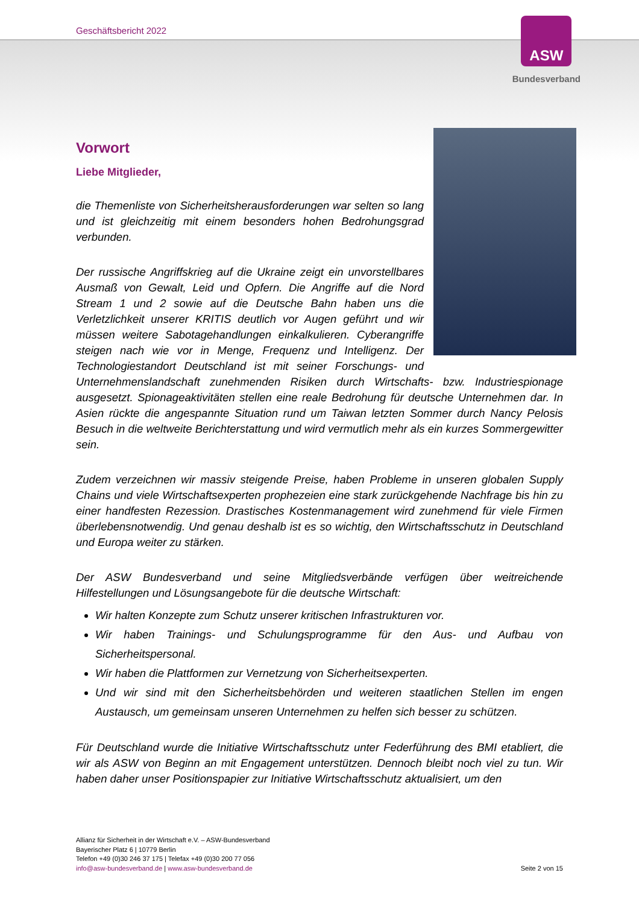Geschäftsbericht 2022
ASW
Bundesverband
Vorwort
Liebe Mitglieder,
die Themenliste von Sicherheitsherausforderungen war selten so lang und ist gleichzeitig mit einem besonders hohen Bedrohungsgrad verbunden.
Der russische Angriffskrieg auf die Ukraine zeigt ein unvorstellbares Ausmaß von Gewalt, Leid und Opfern. Die Angriffe auf die Nord Stream 1 und 2 sowie auf die Deutsche Bahn haben uns die Verletzlichkeit unserer KRITIS deutlich vor Augen geführt und wir müssen weitere Sabotagehandlungen einkalkulieren. Cyberangriffe steigen nach wie vor in Menge, Frequenz und Intelligenz. Der Technologiestandort Deutschland ist mit seiner Forschungs- und Unternehmenslandschaft zunehmenden Risiken durch Wirtschafts- bzw. Industriespionage ausgesetzt. Spionageaktivitäten stellen eine reale Bedrohung für deutsche Unternehmen dar. In Asien rückte die angespannte Situation rund um Taiwan letzten Sommer durch Nancy Pelosis Besuch in die weltweite Berichterstattung und wird vermutlich mehr als ein kurzes Sommergewitter sein.
Zudem verzeichnen wir massiv steigende Preise, haben Probleme in unseren globalen Supply Chains und viele Wirtschaftsexperten prophezeien eine stark zurückgehende Nachfrage bis hin zu einer handfesten Rezession. Drastisches Kostenmanagement wird zunehmend für viele Firmen überlebensnotwendig. Und genau deshalb ist es so wichtig, den Wirtschaftsschutz in Deutschland und Europa weiter zu stärken.
Der ASW Bundesverband und seine Mitgliedsverbände verfügen über weitreichende Hilfestellungen und Lösungsangebote für die deutsche Wirtschaft:
Wir halten Konzepte zum Schutz unserer kritischen Infrastrukturen vor.
Wir haben Trainings- und Schulungsprogramme für den Aus- und Aufbau von Sicherheitspersonal.
Wir haben die Plattformen zur Vernetzung von Sicherheitsexperten.
Und wir sind mit den Sicherheitsbehörden und weiteren staatlichen Stellen im engen Austausch, um gemeinsam unseren Unternehmen zu helfen sich besser zu schützen.
Für Deutschland wurde die Initiative Wirtschaftsschutz unter Federführung des BMI etabliert, die wir als ASW von Beginn an mit Engagement unterstützen. Dennoch bleibt noch viel zu tun. Wir haben daher unser Positionspapier zur Initiative Wirtschaftsschutz aktualisiert, um den
Allianz für Sicherheit in der Wirtschaft e.V. – ASW-Bundesverband
Bayerischer Platz 6 | 10779 Berlin
Telefon +49 (0)30 246 37 175 | Telefax +49 (0)30 200 77 056
info@asw-bundesverband.de | www.asw-bundesverband.de
Seite 2 von 15